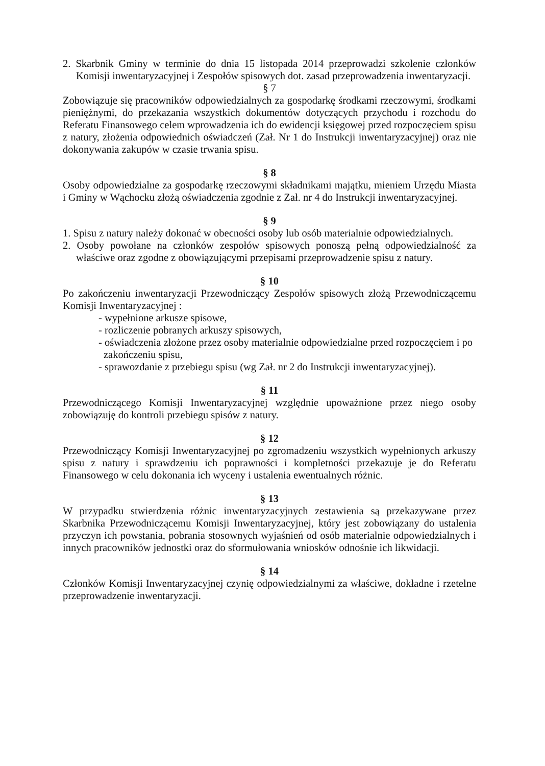2. Skarbnik Gminy w terminie do dnia 15 listopada 2014 przeprowadzi szkolenie członków Komisji inwentaryzacyjnej i Zespołów spisowych dot. zasad przeprowadzenia inwentaryzacji.
§ 7
Zobowiązuje się pracowników odpowiedzialnych za gospodarkę środkami rzeczowymi, środkami pieniężnymi, do przekazania wszystkich dokumentów dotyczących przychodu i rozchodu do Referatu Finansowego celem wprowadzenia ich do ewidencji księgowej przed rozpoczęciem spisu z natury, złożenia odpowiednich oświadczeń (Zał. Nr 1 do Instrukcji inwentaryzacyjnej) oraz nie dokonywania zakupów w czasie trwania spisu.
§ 8
Osoby odpowiedzialne za gospodarkę rzeczowymi składnikami majątku, mieniem Urzędu Miasta i Gminy w Wąchocku złożą oświadczenia zgodnie z Zał. nr 4 do Instrukcji inwentaryzacyjnej.
§ 9
1. Spisu z natury należy dokonać w obecności osoby lub osób materialnie odpowiedzialnych.
2. Osoby powołane na członków zespołów spisowych ponoszą pełną odpowiedzialność za właściwe oraz zgodne z obowiązującymi przepisami przeprowadzenie spisu z natury.
§ 10
Po zakończeniu inwentaryzacji Przewodniczący Zespołów spisowych złożą Przewodniczącemu Komisji Inwentaryzacyjnej :
- wypełnione arkusze spisowe,
- rozliczenie pobranych arkuszy spisowych,
- oświadczenia złożone przez osoby materialnie odpowiedzialne przed rozpoczęciem i po zakończeniu spisu,
- sprawozdanie z przebiegu spisu (wg Zał. nr 2 do Instrukcji inwentaryzacyjnej).
§ 11
Przewodniczącego Komisji Inwentaryzacyjnej względnie upoważnione przez niego osoby zobowiązuję do kontroli przebiegu spisów z natury.
§ 12
Przewodniczący Komisji Inwentaryzacyjnej po zgromadzeniu wszystkich wypełnionych arkuszy spisu z natury i sprawdzeniu ich poprawności i kompletności przekazuje je do Referatu Finansowego w celu dokonania ich wyceny i ustalenia ewentualnych różnic.
§ 13
W przypadku stwierdzenia różnic inwentaryzacyjnych zestawienia są przekazywane przez Skarbnika Przewodniczącemu Komisji Inwentaryzacyjnej, który jest zobowiązany do ustalenia przyczyn ich powstania, pobrania stosownych wyjaśnień od osób materialnie odpowiedzialnych i innych pracowników jednostki oraz do sformułowania wniosków odnośnie ich likwidacji.
§ 14
Członków Komisji Inwentaryzacyjnej czynię odpowiedzialnymi za właściwe, dokładne i rzetelne przeprowadzenie inwentaryzacji.